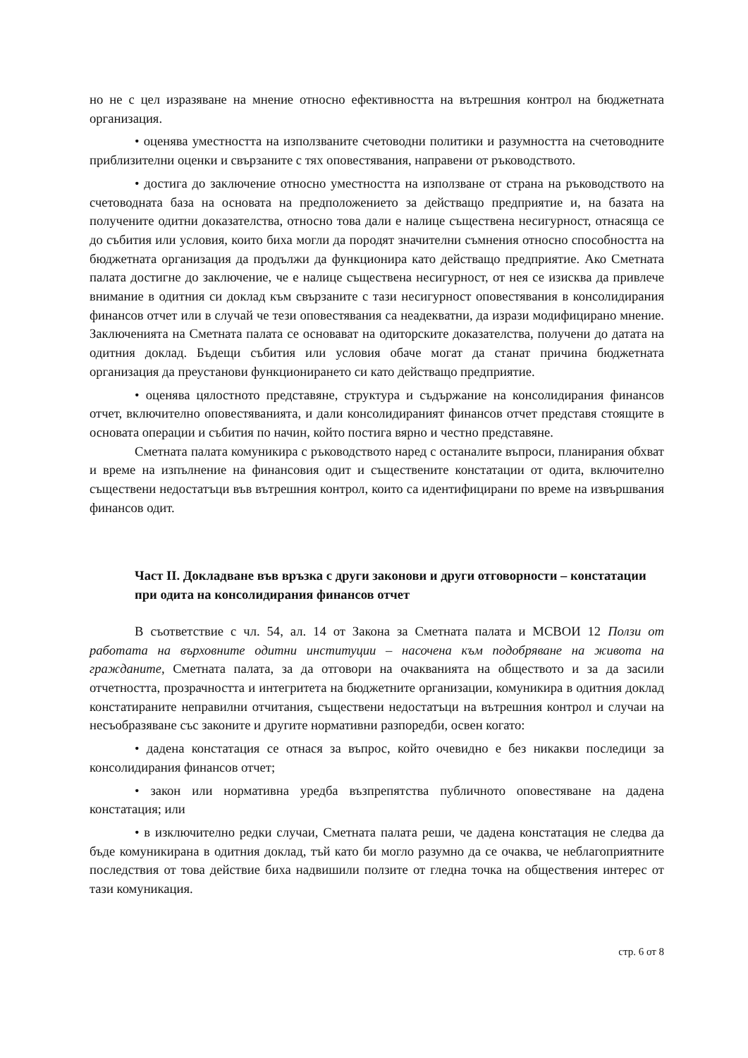но не с цел изразяване на мнение относно ефективността на вътрешния контрол на бюджетната организация.
• оценява уместността на използваните счетоводни политики и разумността на счетоводните приблизителни оценки и свързаните с тях оповестявания, направени от ръководството.
• достига до заключение относно уместността на използване от страна на ръководството на счетоводната база на основата на предположението за действащо предприятие и, на базата на получените одитни доказателства, относно това дали е налице съществена несигурност, отнасяща се до събития или условия, които биха могли да породят значителни съмнения относно способността на бюджетната организация да продължи да функционира като действащо предприятие. Ако Сметната палата достигне до заключение, че е налице съществена несигурност, от нея се изисква да привлече внимание в одитния си доклад към свързаните с тази несигурност оповестявания в консолидирания финансов отчет или в случай че тези оповестявания са неадекватни, да изрази модифицирано мнение. Заключенията на Сметната палата се основават на одиторските доказателства, получени до датата на одитния доклад. Бъдещи събития или условия обаче могат да станат причина бюджетната организация да преустанови функционирането си като действащо предприятие.
• оценява цялостното представяне, структура и съдържание на консолидирания финансов отчет, включително оповестяванията, и дали консолидираният финансов отчет представя стоящите в основата операции и събития по начин, който постига вярно и честно представяне.
Сметната палата комуникира с ръководството наред с останалите въпроси, планирания обхват и време на изпълнение на финансовия одит и съществените констатации от одита, включително съществени недостатъци във вътрешния контрол, които са идентифицирани по време на извършвания финансов одит.
Част II. Докладване във връзка с други законови и други отговорности – констатации при одита на консолидирания финансов отчет
В съответствие с чл. 54, ал. 14 от Закона за Сметната палата и МСВОИ 12 Ползи от работата на върховните одитни институции – насочена към подобряване на живота на гражданите, Сметната палата, за да отговори на очакванията на обществото и за да засили отчетността, прозрачността и интегритета на бюджетните организации, комуникира в одитния доклад констатираните неправилни отчитания, съществени недостатъци на вътрешния контрол и случаи на несъобразяване със законите и другите нормативни разпоредби, освен когато:
• дадена констатация се отнася за въпрос, който очевидно е без никакви последици за консолидирания финансов отчет;
• закон или нормативна уредба възпрепятства публичното оповестяване на дадена констатация; или
• в изключително редки случаи, Сметната палата реши, че дадена констатация не следва да бъде комуникирана в одитния доклад, тъй като би могло разумно да се очаква, че неблагоприятните последствия от това действие биха надвишили ползите от гледна точка на обществения интерес от тази комуникация.
стр. 6 от 8